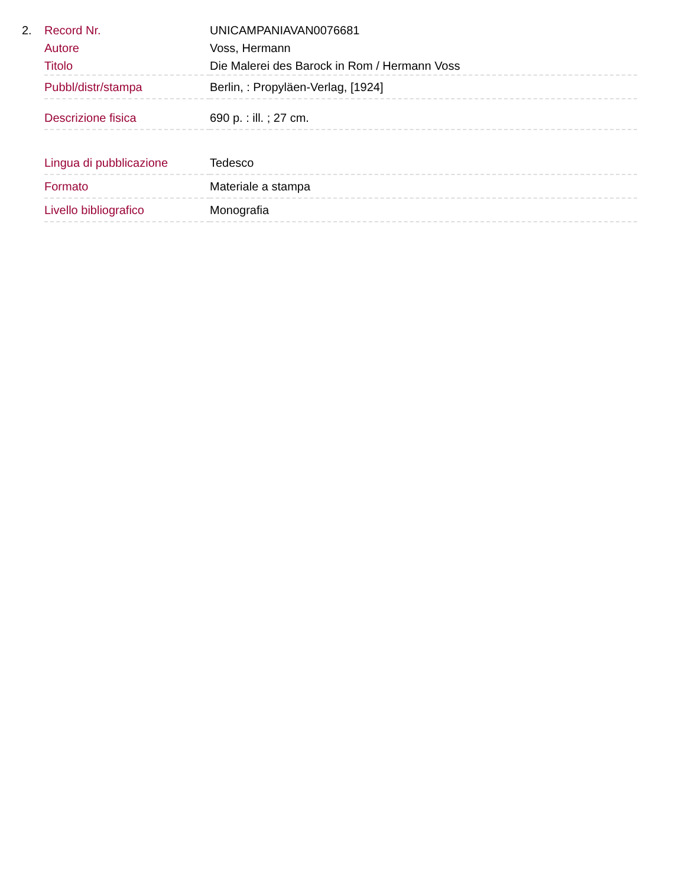2.
| Record Nr. | UNICAMPANIAVAN0076681 |
| Autore | Voss, Hermann |
| Titolo | Die Malerei des Barock in Rom / Hermann Voss |
| Pubbl/distr/stampa | Berlin, : Propyläen-Verlag, [1924] |
| Descrizione fisica | 690 p. : ill. ; 27 cm. |
| Lingua di pubblicazione | Tedesco |
| Formato | Materiale a stampa |
| Livello bibliografico | Monografia |